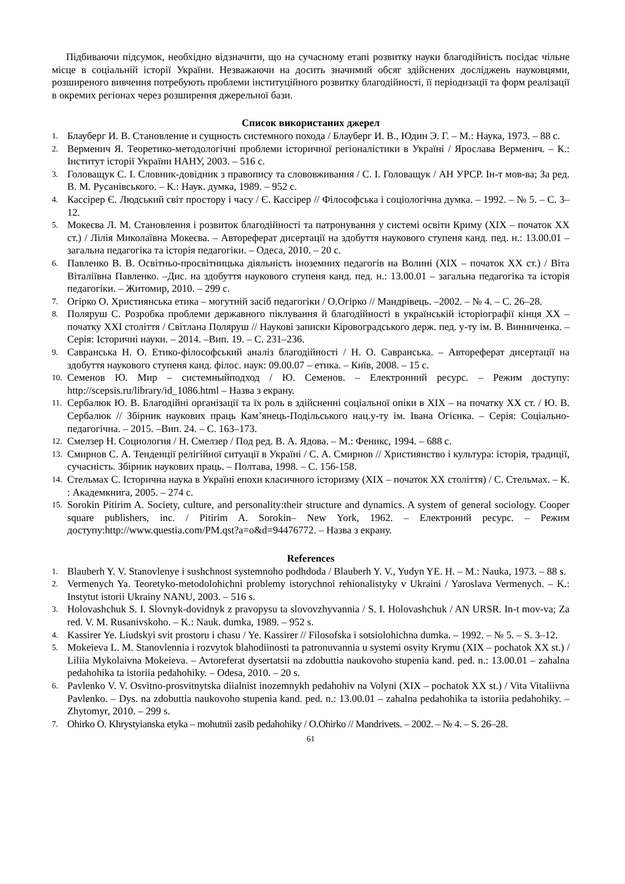Підбиваючи підсумок, необхідно відзначити, що на сучасному етапі розвитку науки благодійність посідає чільне місце в соціальній історії України. Незважаючи на досить значимий обсяг здійснених досліджень науковцями, розширеного вивчення потребують проблеми інституційного розвитку благодійності, її періодизації та форм реалізації в окремих регіонах через розширення джерельної бази.
Список використаних джерел
1. Блауберг И. В. Становление и сущность системного похода / Блауберг И. В., Юдин Э. Г. – М.: Наука, 1973. – 88 с.
2. Верменич Я. Теоретико-методологічні проблеми історичної регіоналістики в Україні / Ярослава Верменич. – К.: Інститут історії України НАНУ, 2003. – 516 с.
3. Головащук С. І. Словник-довідник з правопису та слововживання / С. І. Головащук / АН УРСР. Ін-т мов-ва; За ред. В. М. Русанівського. – К.: Наук. думка, 1989. – 952 с.
4. Кассірер Є. Людський світ простору і часу / Є. Кассірер // Філософська і соціологічна думка. – 1992. – № 5. – С. 3–12.
5. Мокеєва Л. М. Становлення і розвиток благодійності та патронування у системі освіти Криму (XIX – початок XX ст.) / Лілія Миколаївна Мокеєва. – Автореферат дисертації на здобуття наукового ступеня канд. пед. н.: 13.00.01 – загальна педагогіка та історія педагогіки. – Одеса, 2010. – 20 с.
6. Павленко В. В. Освітньо-просвітницька діяльність іноземних педагогів на Волині (XIX – початок XX ст.) / Віта Віталіївна Павленко. –Дис. на здобуття наукового ступеня канд. пед. н.: 13.00.01 – загальна педагогіка та історія педагогіки. – Житомир, 2010. – 299 с.
7. Огірко О. Християнська етика – могутній засіб педагогіки / О.Огірко // Мандрівець. –2002. – № 4. – С. 26–28.
8. Поляруш С. Розробка проблеми державного піклування й благодійності в українській історіографії кінця XX – початку XXI століття / Світлана Поляруш // Наукові записки Кіровоградського держ. пед. у-ту ім. В. Винниченка. – Серія: Історичні науки. – 2014. –Вип. 19. – С. 231–236.
9. Савранська Н. О. Етико-філософський аналіз благодійності / Н. О. Савранська. – Автореферат дисертації на здобуття наукового ступеня канд. філос. наук: 09.00.07 – етика. – Київ, 2008. – 15 с.
10. Семенов Ю. Мир – системныйподход / Ю. Семенов. – Електронний ресурс. – Режим доступу: http://scepsis.ru/library/id_1086.html – Назва з екрану.
11. Сербалюк Ю. В. Благодійні організації та їх роль в здійсненні соціальної опіки в XIX – на початку XX ст. / Ю. В. Сербалюк // Збірник наукових праць Кам’янець-Подільського нац.у-ту ім. Івана Огієнка. – Серія: Соціально-педагогічна. – 2015. –Вип. 24. – С. 163–173.
12. Смелзер Н. Социология / Н. Смелзер / Под ред. В. А. Ядова. – М.: Феникс, 1994. – 688 с.
13. Смирнов С. А. Тенденції релігійної ситуації в Україні / С. А. Смирнов // Християнство і культура: історія, традиції, сучасність. Збірник наукових праць. – Полтава, 1998. – С. 156-158.
14. Стельмах С. Історична наука в Україні епохи класичного історизму (XIX – початок XX століття) / С. Стельмах. – К. : Академкнига, 2005. – 274 с.
15. Sorokin Pitirim A. Society, culture, and personality:their structure and dynamics. A system of general sociology. Cooper square publishers, inc. / Pitirim A. Sorokin– New York, 1962. – Електроний ресурс. – Режим доступу:http://www.questia.com/PM.qst?a=o&d=94476772. – Назва з екрану.
References
1. Blauberh Y. V. Stanovlenye i sushchnost systemnoho podhdoda / Blauberh Y. V., Yudyn YE. H. – M.: Nauka, 1973. – 88 s.
2. Vermenych Ya. Teoretyko-metodolohichni problemy istorychnoi rehionalistyky v Ukraini / Yaroslava Vermenych. – K.: Instytut istorii Ukrainy NANU, 2003. – 516 s.
3. Holovashchuk S. I. Slovnyk-dovidnyk z pravopysu ta slovovzhyvannia / S. I. Holovashchuk / AN URSR. In-t mov-va; Za red. V. M. Rusanivskoho. – K.: Nauk. dumka, 1989. – 952 s.
4. Kassirer Ye. Liudskyi svit prostoru i chasu / Ye. Kassirer // Filosofska i sotsiolohichna dumka. – 1992. – № 5. – S. 3–12.
5. Mokeieva L. M. Stanovlennia i rozvytok blahodiinosti ta patronuvannia u systemi osvity Krymu (XIX – pochatok XX st.) / Liliia Mykolaivna Mokeieva. – Avtoreferat dysertatsii na zdobuttia naukovoho stupenia kand. ped. n.: 13.00.01 – zahalna pedahohika ta istoriia pedahohiky. – Odesa, 2010. – 20 s.
6. Pavlenko V. V. Osvitno-prosvitnytska diialnist inozemnykh pedahohiv na Volyni (XIX – pochatok XX st.) / Vita Vitaliivna Pavlenko. – Dys. na zdobuttia naukovoho stupenia kand. ped. n.: 13.00.01 – zahalna pedahohika ta istoriia pedahohiky. – Zhytomyr, 2010. – 299 s.
7. Ohirko O. Khrystyianska etyka – mohutnii zasib pedahohiky / O.Ohirko // Mandrivets. – 2002. – № 4. – S. 26–28.
61